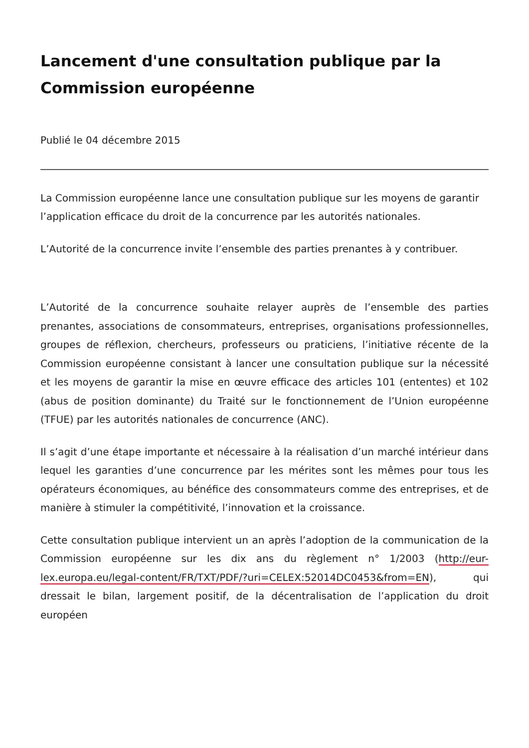Lancement d'une consultation publique par la Commission européenne
Publié le 04 décembre 2015
La Commission européenne lance une consultation publique sur les moyens de garantir l’application efficace du droit de la concurrence par les autorités nationales.
L’Autorité de la concurrence invite l’ensemble des parties prenantes à y contribuer.
L’Autorité de la concurrence souhaite relayer auprès de l’ensemble des parties prenantes, associations de consommateurs, entreprises, organisations professionnelles, groupes de réflexion, chercheurs, professeurs ou praticiens, l’initiative récente de la Commission européenne consistant à lancer une consultation publique sur la nécessité et les moyens de garantir la mise en œuvre efficace des articles 101 (ententes) et 102 (abus de position dominante) du Traité sur le fonctionnement de l’Union européenne (TFUE) par les autorités nationales de concurrence (ANC).
Il s’agit d’une étape importante et nécessaire à la réalisation d’un marché intérieur dans lequel les garanties d’une concurrence par les mérites sont les mêmes pour tous les opérateurs économiques, au bénéfice des consommateurs comme des entreprises, et de manière à stimuler la compétitivité, l’innovation et la croissance.
Cette consultation publique intervient un an après l’adoption de la communication de la Commission européenne sur les dix ans du règlement n° 1/2003 (http://eur-lex.europa.eu/legal-content/FR/TXT/PDF/?uri=CELEX:52014DC0453&from=EN), qui dressait le bilan, largement positif, de la décentralisation de l’application du droit européen